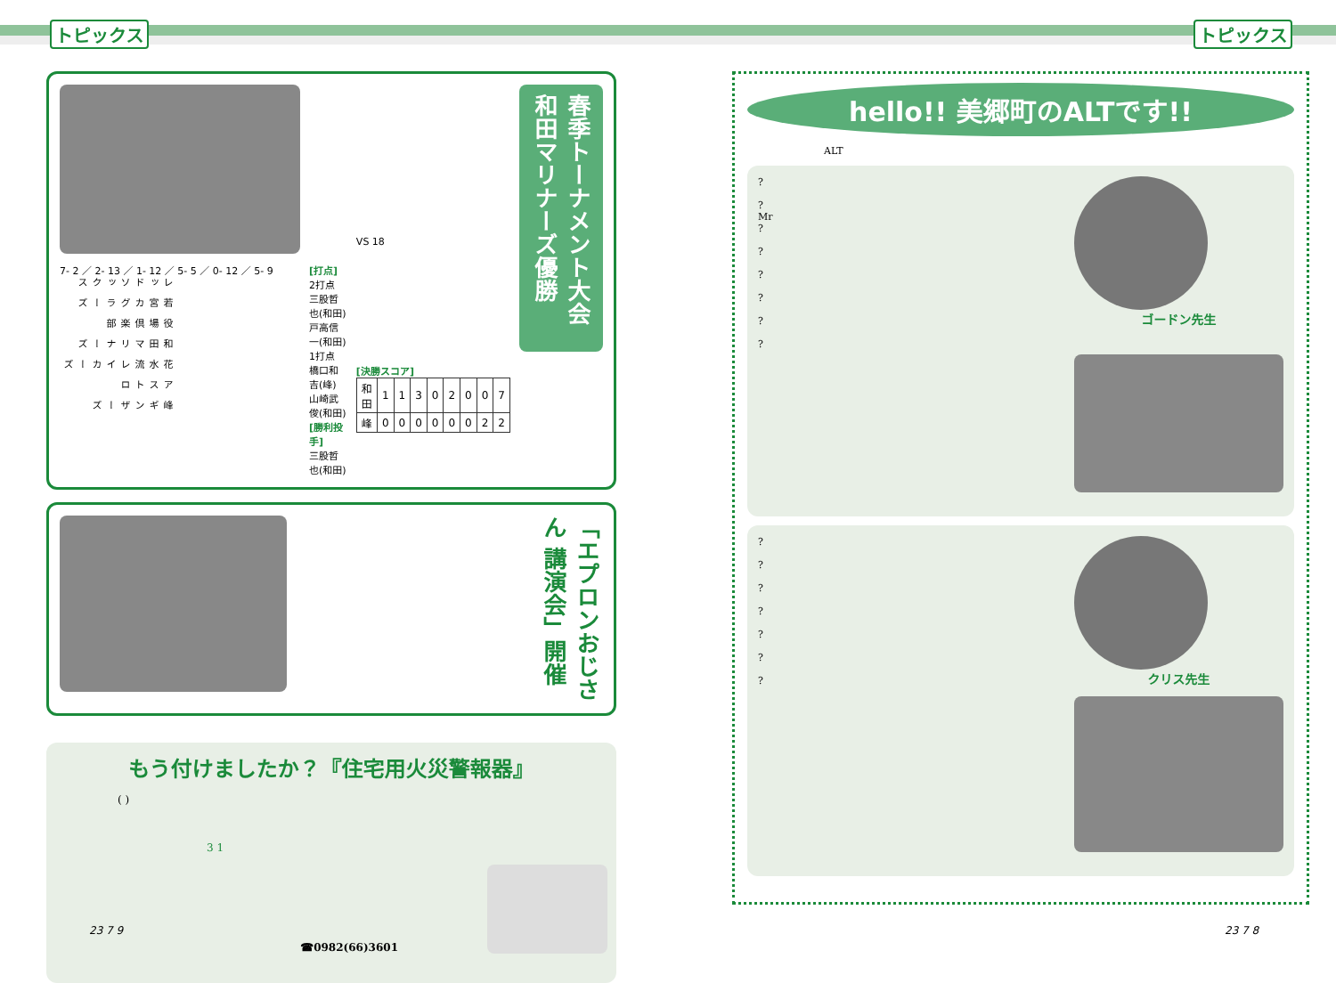トピックス トピックス
7- 2 ／ 2- 13 ／ 1- 12 ／ 5- 5 ／ 0- 12 ／ 5- 9
レッドソックス 若宮カグラーズ 役場倶楽部 和田マリナーズ 花水流レイカーズ アストロ 峰ギンザーズ
[打点]
2打点
三股哲也(和田)
戸高信一(和田)
1打点
橋口和吉(峰)
山崎武俊(和田)
[勝利投手]
三股哲也(和田)
VS 18
[決勝スコア]
| 和 田 | 1 | 1 | 3 | 0 | 2 | 0 | 0 | 7 |
| 峰 | 0 | 0 | 0 | 0 | 0 | 0 | 2 | 2 |
春季トーナメント大会 和田マリナーズ優勝
「エプロンおじさん 講演会」開催
もう付けましたか？『住宅用火災警報器』
( )
3 1
☎0982(66)3601
hello!! 美郷町のALTです!!
ALT
?
?
Mr
?
?
?
?
?
?
ゴードン先生
?
?
?
?
?
?
?
クリス先生
23 7 9 23 7 8